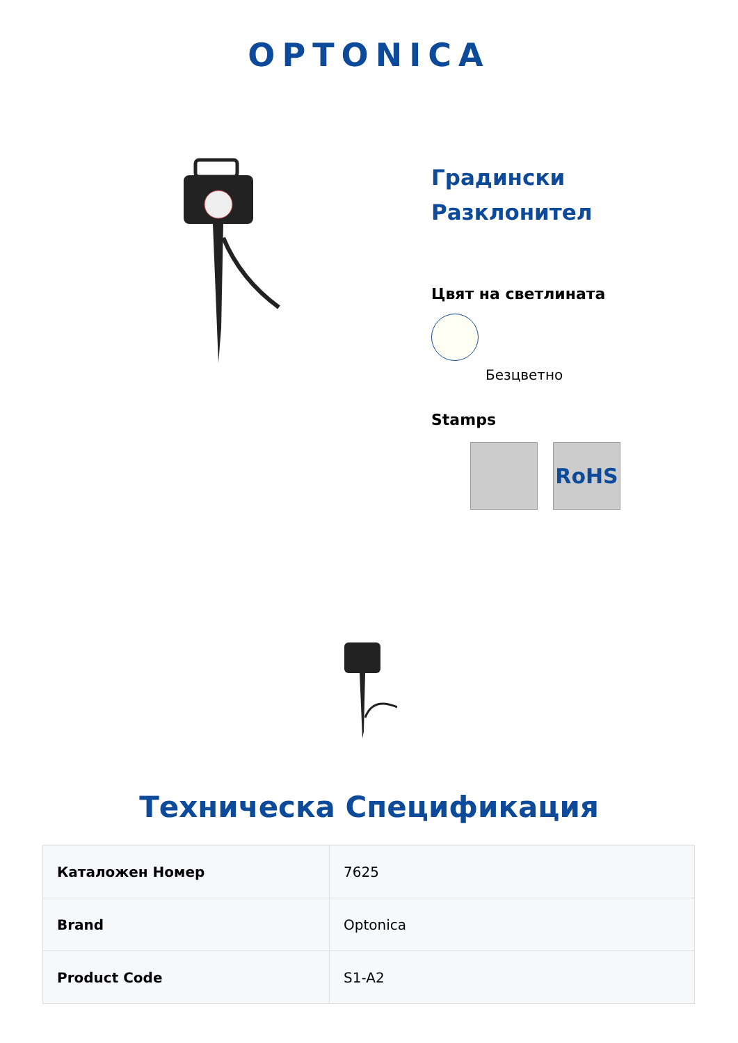OPTONICA
Градински Разклонител
Цвят на светлината
Безцветно
Stamps
RoHS
Техническа Спецификация
| Каталожен Номер | 7625 |
| Brand | Optonica |
| Product Code | S1-A2 |